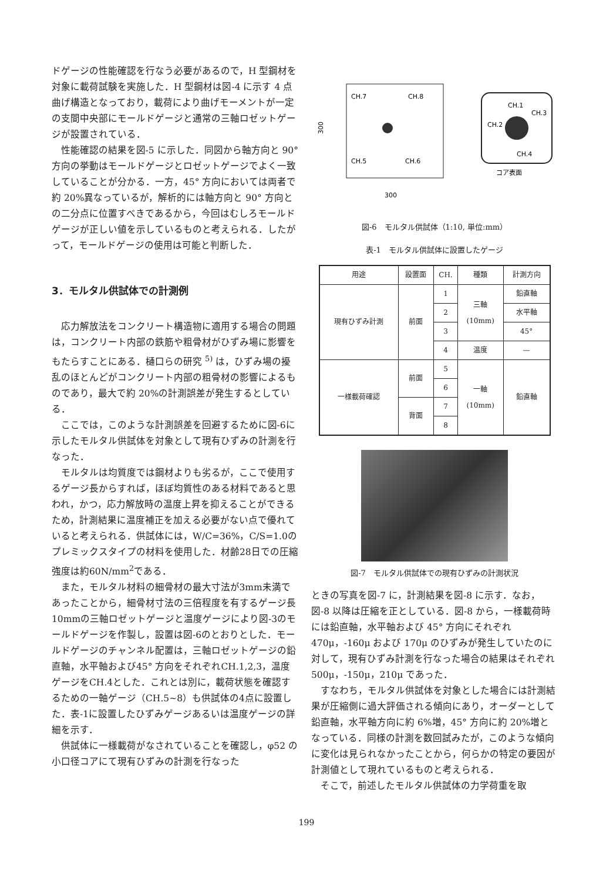ドゲージの性能確認を行なう必要があるので，H 型鋼材を対象に載荷試験を実施した．H 型鋼材は図-4 に示す 4 点曲げ構造となっており，載荷により曲げモーメントが一定の支間中央部にモールドゲージと通常の三軸ロゼットゲージが設置されている．
性能確認の結果を図-5 に示した．同図から軸方向と 90° 方向の挙動はモールドゲージとロゼットゲージでよく一致していることが分かる．一方，45° 方向においては両者で約 20%異なっているが，解析的には軸方向と 90° 方向との二分点に位置すべきであるから，今回はむしろモールドゲージが正しい値を示しているものと考えられる．したがって，モールドゲージの使用は可能と判断した．
3．モルタル供試体での計測例
応力解放法をコンクリート構造物に適用する場合の問題は，コンクリート内部の鉄筋や粗骨材がひずみ場に影響をもたらすことにある．樋口らの研究 <sup>5)</sup> は，ひずみ場の擾乱のほとんどがコンクリート内部の粗骨材の影響によるものであり，最大で約 20%の計測誤差が発生するとしている．
ここでは，このような計測誤差を回避するために図-6に示したモルタル供試体を対象として現有ひずみの計測を行なった．
モルタルは均質度では鋼材よりも劣るが，ここで使用するゲージ長からすれば，ほぼ均質性のある材料であると思われ，かつ，応力解放時の温度上昇を抑えることができるため，計測結果に温度補正を加える必要がない点で優れていると考えられる．供試体には，W/C=36%，C/S=1.0のプレミックスタイプの材料を使用した．材齢28日での圧縮強度は約60N/mm<sup>2</sup>である．
また，モルタル材料の細骨材の最大寸法が3mm未満であったことから，細骨材寸法の三倍程度を有するゲージ長10mmの三軸ロゼットゲージと温度ゲージにより図-3のモールドゲージを作製し，設置は図-6のとおりとした．モールドゲージのチャンネル配置は，三軸ロゼットゲージの鉛直軸，水平軸および45° 方向をそれぞれCH.1,2,3，温度ゲージをCH.4とした．これとは別に，載荷状態を確認するための一軸ゲージ（CH.5~8）も供試体の4点に設置した．表-1に設置したひずみゲージあるいは温度ゲージの詳細を示す．
供試体に一様載荷がなされていることを確認し，φ52 の小口径コアにて現有ひずみの計測を行なった
CH.7
CH.8
CH.5
CH.6
300
300
CH.1
CH.3
CH.2
CH.4
コア表面
図-6　モルタル供試体（1:10, 単位:mm）
表-1　モルタル供試体に設置したゲージ
| 用途 | 設置面 | CH. | 種類 | 計測方向 |
| --- | --- | --- | --- | --- |
| 現有ひずみ計測 | 前面 | 1 | 三軸 (10mm) | 鉛直軸 |
| | | 2 | | 水平軸 |
| | | 3 | | 45° |
| | | 4 | 温度 | — |
| 一様載荷確認 | 前面 | 5 | 一軸 (10mm) | 鉛直軸 |
| | | 6 | | |
| | 背面 | 7 | | |
| | | 8 | | |
図-7　モルタル供試体での現有ひずみの計測状況
ときの写真を図-7 に，計測結果を図-8 に示す．なお，図-8 以降は圧縮を正としている．図-8 から，一様載荷時には鉛直軸，水平軸および 45° 方向にそれぞれ 470μ，-160μ および 170μ のひずみが発生していたのに対して，現有ひずみ計測を行なった場合の結果はそれぞれ 500μ，-150μ，210μ であった．
すなわち，モルタル供試体を対象とした場合には計測結果が圧縮側に過大評価される傾向にあり，オーダーとして鉛直軸，水平軸方向に約 6%増，45° 方向に約 20%増となっている．同様の計測を数回試みたが，このような傾向に変化は見られなかったことから，何らかの特定の要因が計測値として現れているものと考えられる．
そこで，前述したモルタル供試体の力学荷重を取
199